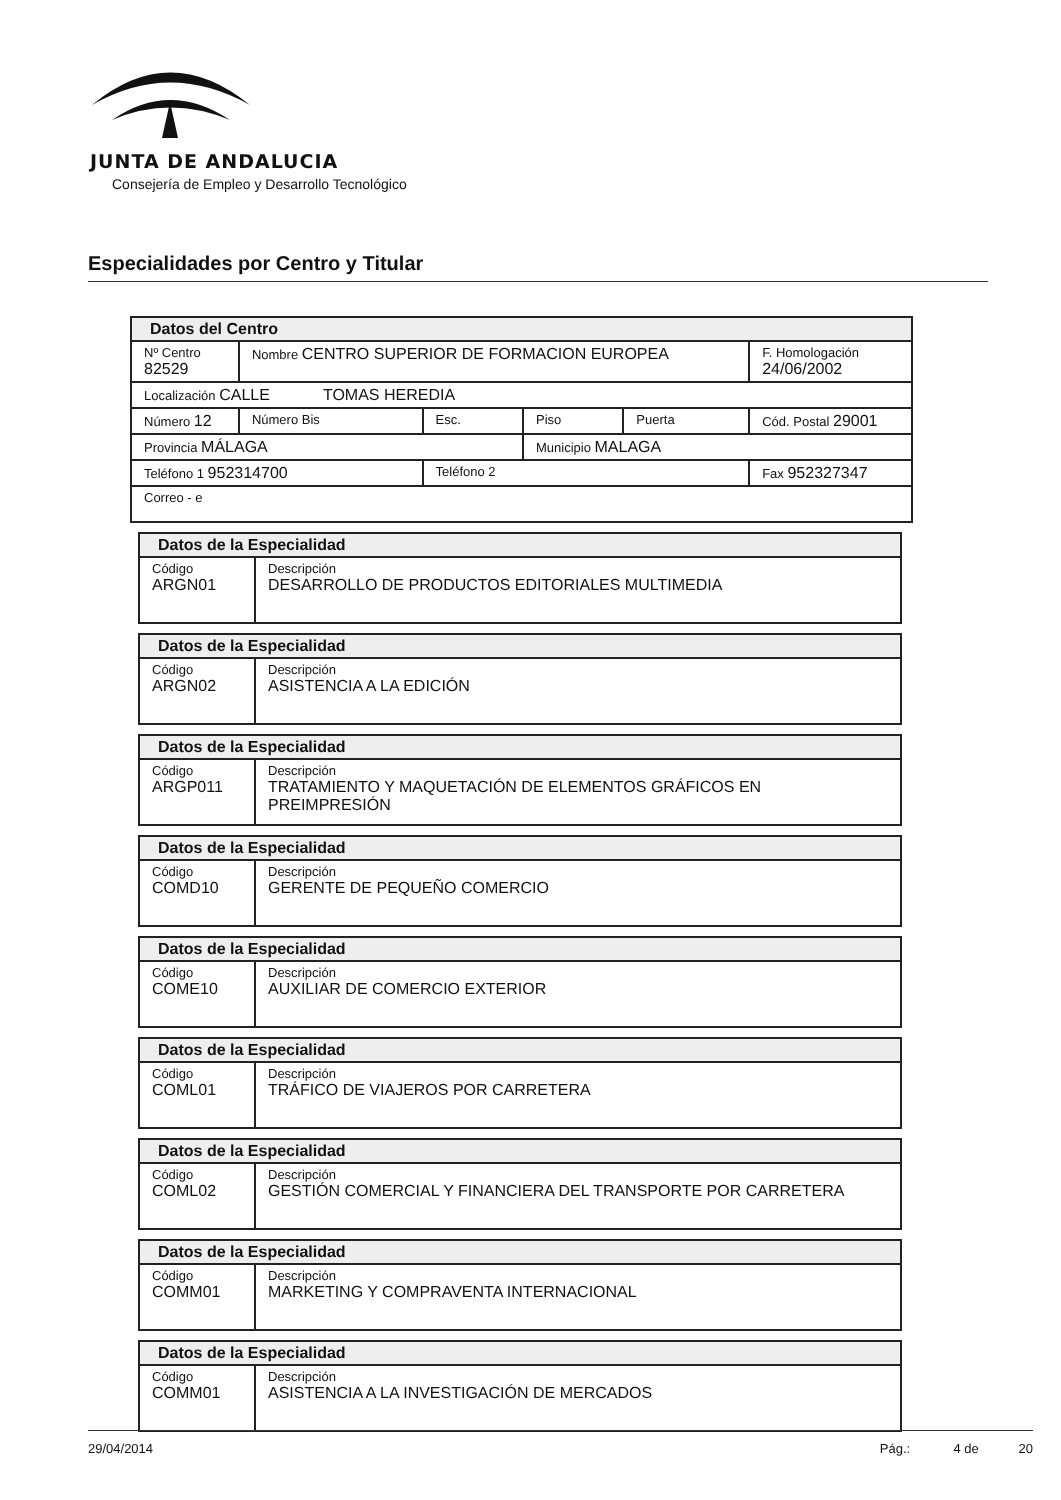JUNTA DE ANDALUCIA
Consejería de Empleo y Desarrollo Tecnológico
Especialidades por Centro y Titular
| Datos del Centro | | | | | |
| Nº Centro 82529 | Nombre CENTRO SUPERIOR DE FORMACION EUROPEA | | | | F. Homologación 24/06/2002 |
| Localización CALLE TOMAS HEREDIA | | | | | |
| Número 12 | Número Bis | Esc. | Piso | Puerta | Cód. Postal 29001 |
| Provincia MÁLAGA | | | Municipio MALAGA | | |
| Teléfono 1 952314700 | | Teléfono 2 | | | Fax 952327347 |
| Correo - e | | | | | |
| Datos de la Especialidad | |
| Código ARGN01 | Descripción DESARROLLO DE PRODUCTOS EDITORIALES MULTIMEDIA |
| Datos de la Especialidad | |
| Código ARGN02 | Descripción ASISTENCIA A LA EDICIÓN |
| Datos de la Especialidad | |
| Código ARGP011 | Descripción TRATAMIENTO Y MAQUETACIÓN DE ELEMENTOS GRÁFICOS EN PREIMPRESIÓN |
| Datos de la Especialidad | |
| Código COMD10 | Descripción GERENTE DE PEQUEÑO COMERCIO |
| Datos de la Especialidad | |
| Código COME10 | Descripción AUXILIAR DE COMERCIO EXTERIOR |
| Datos de la Especialidad | |
| Código COML01 | Descripción TRÁFICO DE VIAJEROS POR CARRETERA |
| Datos de la Especialidad | |
| Código COML02 | Descripción GESTIÓN COMERCIAL Y FINANCIERA DEL TRANSPORTE POR CARRETERA |
| Datos de la Especialidad | |
| Código COMM01 | Descripción MARKETING Y COMPRAVENTA INTERNACIONAL |
| Datos de la Especialidad | |
| Código COMM01 | Descripción ASISTENCIA A LA INVESTIGACIÓN DE MERCADOS |
29/04/2014 Pág.: 4 de 20